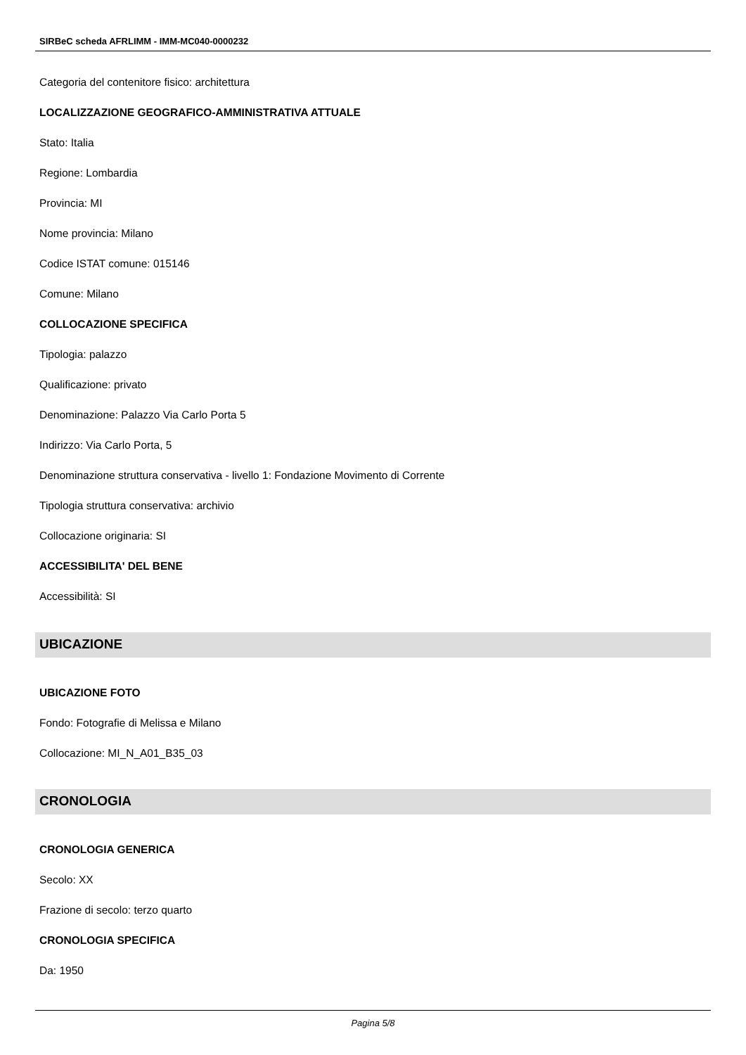SIRBeC scheda AFRLIMM - IMM-MC040-0000232
Categoria del contenitore fisico: architettura
LOCALIZZAZIONE GEOGRAFICO-AMMINISTRATIVA ATTUALE
Stato: Italia
Regione: Lombardia
Provincia: MI
Nome provincia: Milano
Codice ISTAT comune: 015146
Comune: Milano
COLLOCAZIONE SPECIFICA
Tipologia: palazzo
Qualificazione: privato
Denominazione: Palazzo Via Carlo Porta 5
Indirizzo: Via Carlo Porta, 5
Denominazione struttura conservativa - livello 1: Fondazione Movimento di Corrente
Tipologia struttura conservativa: archivio
Collocazione originaria: SI
ACCESSIBILITA' DEL BENE
Accessibilità: SI
UBICAZIONE
UBICAZIONE FOTO
Fondo: Fotografie di Melissa e Milano
Collocazione: MI_N_A01_B35_03
CRONOLOGIA
CRONOLOGIA GENERICA
Secolo: XX
Frazione di secolo: terzo quarto
CRONOLOGIA SPECIFICA
Da: 1950
Pagina 5/8